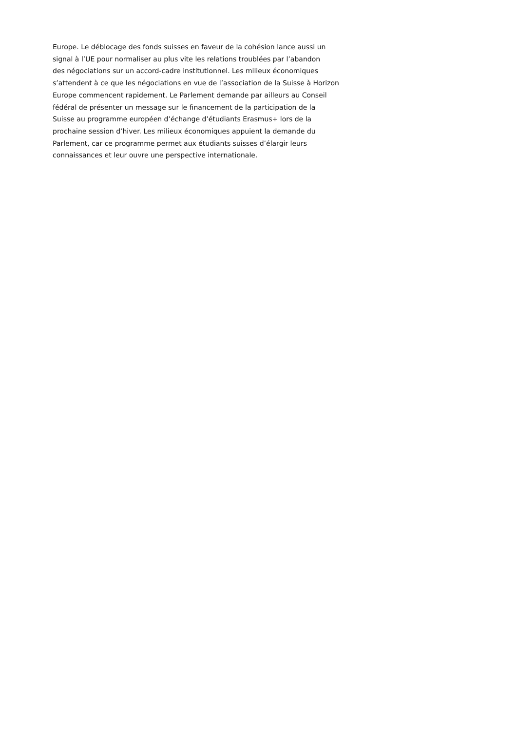Europe. Le déblocage des fonds suisses en faveur de la cohésion lance aussi un
signal à l’UE pour normaliser au plus vite les relations troublées par l’abandon
des négociations sur un accord-cadre institutionnel. Les milieux économiques
s’attendent à ce que les négociations en vue de l’association de la Suisse à Horizon
Europe commencent rapidement. Le Parlement demande par ailleurs au Conseil
fédéral de présenter un message sur le financement de la participation de la
Suisse au programme européen d’échange d’étudiants Erasmus+ lors de la
prochaine session d’hiver. Les milieux économiques appuient la demande du
Parlement, car ce programme permet aux étudiants suisses d’élargir leurs
connaissances et leur ouvre une perspective internationale.